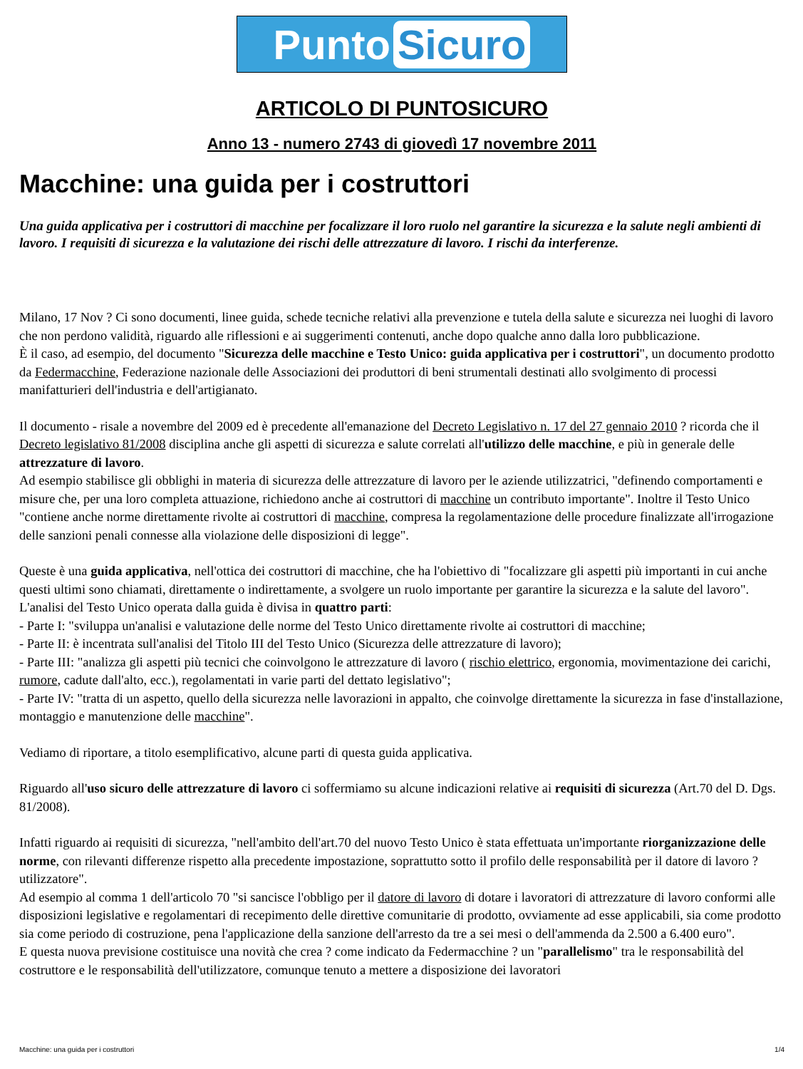Punto Sicuro
ARTICOLO DI PUNTOSICURO
Anno 13 - numero 2743 di giovedì 17 novembre 2011
Macchine: una guida per i costruttori
Una guida applicativa per i costruttori di macchine per focalizzare il loro ruolo nel garantire la sicurezza e la salute negli ambienti di lavoro. I requisiti di sicurezza e la valutazione dei rischi delle attrezzature di lavoro. I rischi da interferenze.
Milano, 17 Nov ? Ci sono documenti, linee guida, schede tecniche relativi alla prevenzione e tutela della salute e sicurezza nei luoghi di lavoro che non perdono validità, riguardo alle riflessioni e ai suggerimenti contenuti, anche dopo qualche anno dalla loro pubblicazione.
È il caso, ad esempio, del documento "Sicurezza delle macchine e Testo Unico: guida applicativa per i costruttori", un documento prodotto da Federmacchine, Federazione nazionale delle Associazioni dei produttori di beni strumentali destinati allo svolgimento di processi manifatturieri dell'industria e dell'artigianato.
Il documento - risale a novembre del 2009 ed è precedente all'emanazione del Decreto Legislativo n. 17 del 27 gennaio 2010 ? ricorda che il Decreto legislativo 81/2008 disciplina anche gli aspetti di sicurezza e salute correlati all'utilizzo delle macchine, e più in generale delle attrezzature di lavoro.
Ad esempio stabilisce gli obblighi in materia di sicurezza delle attrezzature di lavoro per le aziende utilizzatrici, "definendo comportamenti e misure che, per una loro completa attuazione, richiedono anche ai costruttori di macchine un contributo importante". Inoltre il Testo Unico "contiene anche norme direttamente rivolte ai costruttori di macchine, compresa la regolamentazione delle procedure finalizzate all'irrogazione delle sanzioni penali connesse alla violazione delle disposizioni di legge".
Queste è una guida applicativa, nell'ottica dei costruttori di macchine, che ha l'obiettivo di "focalizzare gli aspetti più importanti in cui anche questi ultimi sono chiamati, direttamente o indirettamente, a svolgere un ruolo importante per garantire la sicurezza e la salute del lavoro". L'analisi del Testo Unico operata dalla guida è divisa in quattro parti:
- Parte I: "sviluppa un'analisi e valutazione delle norme del Testo Unico direttamente rivolte ai costruttori di macchine;
- Parte II: è incentrata sull'analisi del Titolo III del Testo Unico (Sicurezza delle attrezzature di lavoro);
- Parte III: "analizza gli aspetti più tecnici che coinvolgono le attrezzature di lavoro ( rischio elettrico, ergonomia, movimentazione dei carichi, rumore, cadute dall'alto, ecc.), regolamentati in varie parti del dettato legislativo";
- Parte IV: "tratta di un aspetto, quello della sicurezza nelle lavorazioni in appalto, che coinvolge direttamente la sicurezza in fase d'installazione, montaggio e manutenzione delle macchine".
Vediamo di riportare, a titolo esemplificativo, alcune parti di questa guida applicativa.
Riguardo all'uso sicuro delle attrezzature di lavoro ci soffermiamo su alcune indicazioni relative ai requisiti di sicurezza (Art.70 del D. Dgs. 81/2008).
Infatti riguardo ai requisiti di sicurezza, "nell'ambito dell'art.70 del nuovo Testo Unico è stata effettuata un'importante riorganizzazione delle norme, con rilevanti differenze rispetto alla precedente impostazione, soprattutto sotto il profilo delle responsabilità per il datore di lavoro ? utilizzatore".
Ad esempio al comma 1 dell'articolo 70 "si sancisce l'obbligo per il datore di lavoro di dotare i lavoratori di attrezzature di lavoro conformi alle disposizioni legislative e regolamentari di recepimento delle direttive comunitarie di prodotto, ovviamente ad esse applicabili, sia come prodotto sia come periodo di costruzione, pena l'applicazione della sanzione dell'arresto da tre a sei mesi o dell'ammenda da 2.500 a 6.400 euro".
E questa nuova previsione costituisce una novità che crea ? come indicato da Federmacchine ? un "parallelismo" tra le responsabilità del costruttore e le responsabilità dell'utilizzatore, comunque tenuto a mettere a disposizione dei lavoratori
Macchine: una guida per i costruttori 1/4